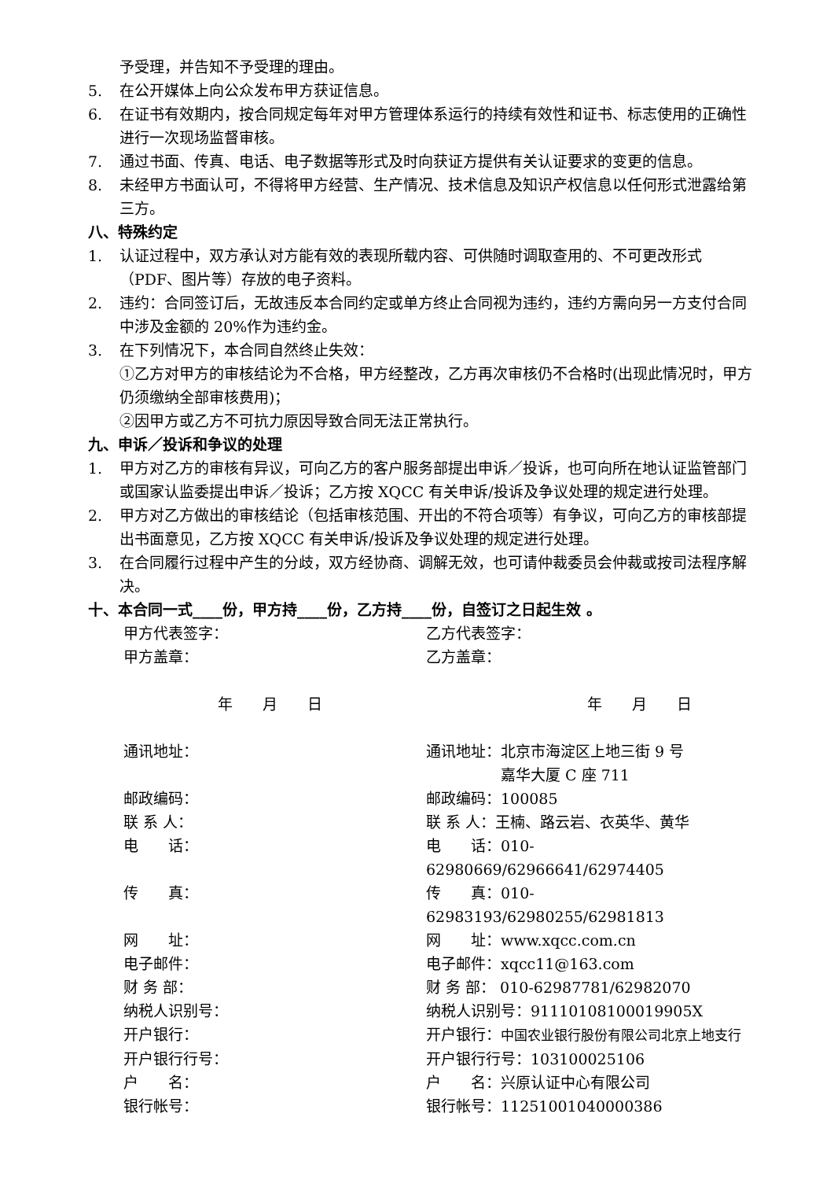予受理，并告知不予受理的理由。
5. 在公开媒体上向公众发布甲方获证信息。
6. 在证书有效期内，按合同规定每年对甲方管理体系运行的持续有效性和证书、标志使用的正确性进行一次现场监督审核。
7. 通过书面、传真、电话、电子数据等形式及时向获证方提供有关认证要求的变更的信息。
8. 未经甲方书面认可，不得将甲方经营、生产情况、技术信息及知识产权信息以任何形式泄露给第三方。
八、特殊约定
1. 认证过程中，双方承认对方能有效的表现所载内容、可供随时调取查用的、不可更改形式（PDF、图片等）存放的电子资料。
2. 违约：合同签订后，无故违反本合同约定或单方终止合同视为违约，违约方需向另一方支付合同中涉及金额的 20%作为违约金。
3. 在下列情况下，本合同自然终止失效：
①乙方对甲方的审核结论为不合格，甲方经整改，乙方再次审核仍不合格时(出现此情况时，甲方仍须缴纳全部审核费用)；
②因甲方或乙方不可抗力原因导致合同无法正常执行。
九、申诉／投诉和争议的处理
1. 甲方对乙方的审核有异议，可向乙方的客户服务部提出申诉／投诉，也可向所在地认证监管部门或国家认监委提出申诉／投诉；乙方按 XQCC 有关申诉/投诉及争议处理的规定进行处理。
2. 甲方对乙方做出的审核结论（包括审核范围、开出的不符合项等）有争议，可向乙方的审核部提出书面意见，乙方按 XQCC 有关申诉/投诉及争议处理的规定进行处理。
3. 在合同履行过程中产生的分歧，双方经协商、调解无效，也可请仲裁委员会仲裁或按司法程序解决。
十、本合同一式____份，甲方持____份，乙方持____份，自签订之日起生效 。
甲方代表签字：
乙方代表签字：
甲方盖章：
乙方盖章：
年　　月　　日
年　　月　　日
通讯地址：
通讯地址：北京市海淀区上地三街 9 号
　　　　　嘉华大厦 C 座 711
邮政编码：
邮政编码：100085
联 系 人：
联 系 人：王楠、路云岩、衣英华、黄华
电　　话：
电　　话：010-62980669/62966641/62974405
传　　真：
传　　真：010-62983193/62980255/62981813
网　　址：
网　　址：www.xqcc.com.cn
电子邮件：
电子邮件：xqcc11@163.com
财 务 部：
财 务 部： 010-62987781/62982070
纳税人识别号：
纳税人识别号：91110108100019905X
开户银行：
开户银行：中国农业银行股份有限公司北京上地支行
开户银行行号：
开户银行行号：103100025106
户　　名：
户　　名：兴原认证中心有限公司
银行帐号：
银行帐号：11251001040000386